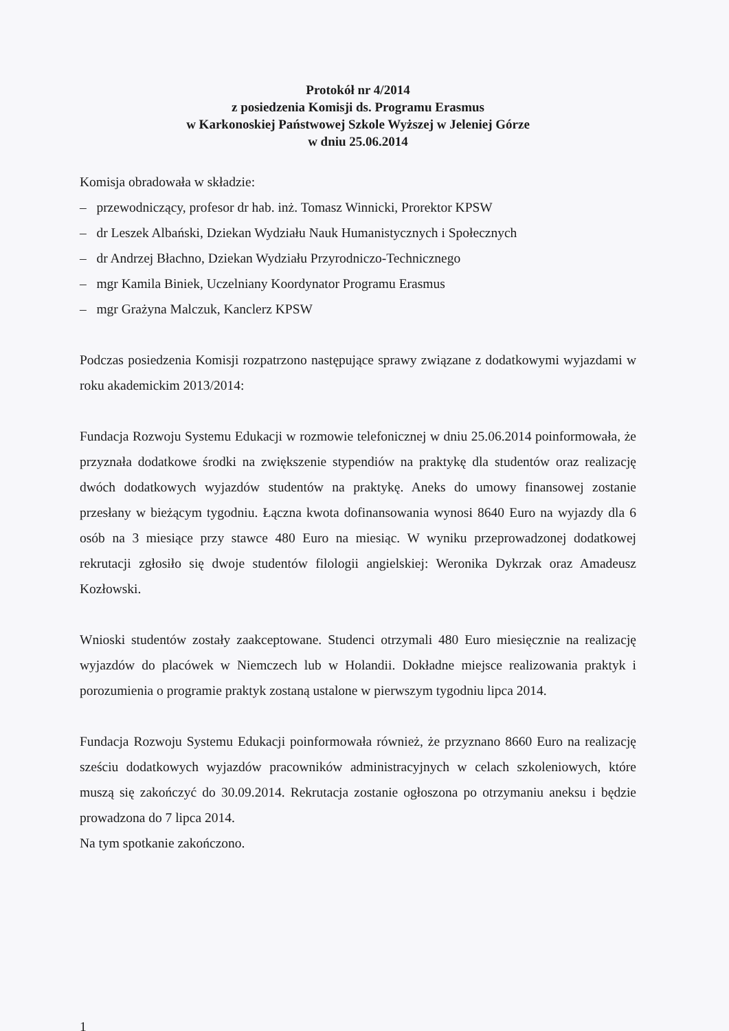Protokół nr 4/2014
z posiedzenia Komisji ds. Programu Erasmus
w Karkonoskiej Państwowej Szkole Wyższej w Jeleniej Górze
w dniu 25.06.2014
Komisja obradowała w składzie:
– przewodniczący, profesor dr hab. inż. Tomasz Winnicki, Prorektor KPSW
– dr Leszek Albański, Dziekan Wydziału Nauk Humanistycznych i Społecznych
– dr Andrzej Błachno, Dziekan Wydziału Przyrodniczo-Technicznego
– mgr Kamila Biniek, Uczelniany Koordynator Programu Erasmus
– mgr Grażyna Malczuk, Kanclerz KPSW
Podczas posiedzenia Komisji rozpatrzono następujące sprawy związane z dodatkowymi wyjazdami w roku akademickim 2013/2014:
Fundacja Rozwoju Systemu Edukacji w rozmowie telefonicznej w dniu 25.06.2014 poinformowała, że przyznała dodatkowe środki na zwiększenie stypendiów na praktykę dla studentów oraz realizację dwóch dodatkowych wyjazdów studentów na praktykę. Aneks do umowy finansowej zostanie przesłany w bieżącym tygodniu. Łączna kwota dofinansowania wynosi 8640 Euro na wyjazdy dla 6 osób na 3 miesiące przy stawce 480 Euro na miesiąc. W wyniku przeprowadzonej dodatkowej rekrutacji zgłosiło się dwoje studentów filologii angielskiej: Weronika Dykrzak oraz Amadeusz Kozłowski.
Wnioski studentów zostały zaakceptowane. Studenci otrzymali 480 Euro miesięcznie na realizację wyjazdów do placówek w Niemczech lub w Holandii. Dokładne miejsce realizowania praktyk i porozumienia o programie praktyk zostaną ustalone w pierwszym tygodniu lipca 2014.
Fundacja Rozwoju Systemu Edukacji poinformowała również, że przyznano 8660 Euro na realizację sześciu dodatkowych wyjazdów pracowników administracyjnych w celach szkoleniowych, które muszą się zakończyć do 30.09.2014. Rekrutacja zostanie ogłoszona po otrzymaniu aneksu i będzie prowadzona do 7 lipca 2014.
Na tym spotkanie zakończono.
1